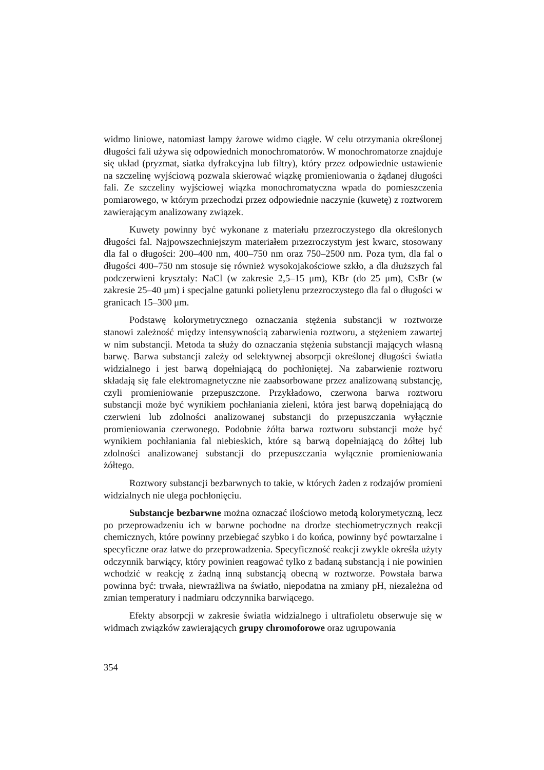widmo liniowe, natomiast lampy żarowe widmo ciągłe. W celu otrzymania określonej długości fali używa się odpowiednich monochromatorów. W monochromatorze znajduje się układ (pryzmat, siatka dyfrakcyjna lub filtry), który przez odpowiednie ustawienie na szczelinę wyjściową pozwala skierować wiązkę promieniowania o żądanej długości fali. Ze szczeliny wyjściowej wiązka monochromatyczna wpada do pomieszczenia pomiarowego, w którym przechodzi przez odpowiednie naczynie (kuwetę) z roztworem zawierającym analizowany związek.
Kuwety powinny być wykonane z materiału przezroczystego dla określonych długości fal. Najpowszechniejszym materiałem przezroczystym jest kwarc, stosowany dla fal o długości: 200–400 nm, 400–750 nm oraz 750–2500 nm. Poza tym, dla fal o długości 400–750 nm stosuje się również wysokojakościowe szkło, a dla dłuższych fal podczerwieni kryształy: NaCl (w zakresie 2,5–15 μm), KBr (do 25 μm), CsBr (w zakresie 25–40 μm) i specjalne gatunki polietylenu przezroczystego dla fal o długości w granicach 15–300 μm.
Podstawę kolorymetrycznego oznaczania stężenia substancji w roztworze stanowi zależność między intensywnością zabarwienia roztworu, a stężeniem zawartej w nim substancji. Metoda ta służy do oznaczania stężenia substancji mających własną barwę. Barwa substancji zależy od selektywnej absorpcji określonej długości światła widzialnego i jest barwą dopełniającą do pochłoniętej. Na zabarwienie roztworu składają się fale elektromagnetyczne nie zaabsorbowane przez analizowaną substancję, czyli promieniowanie przepuszczone. Przykładowo, czerwona barwa roztworu substancji może być wynikiem pochłaniania zieleni, która jest barwą dopełniającą do czerwieni lub zdolności analizowanej substancji do przepuszczania wyłącznie promieniowania czerwonego. Podobnie żółta barwa roztworu substancji może być wynikiem pochłaniania fal niebieskich, które są barwą dopełniającą do żółtej lub zdolności analizowanej substancji do przepuszczania wyłącznie promieniowania żółtego.
Roztwory substancji bezbarwnych to takie, w których żaden z rodzajów promieni widzialnych nie ulega pochłonięciu.
Substancje bezbarwne można oznaczać ilościowo metodą kolorymetyczną, lecz po przeprowadzeniu ich w barwne pochodne na drodze stechiometrycznych reakcji chemicznych, które powinny przebiegać szybko i do końca, powinny być powtarzalne i specyficzne oraz łatwe do przeprowadzenia. Specyficzność reakcji zwykle określa użyty odczynnik barwiący, który powinien reagować tylko z badaną substancją i nie powinien wchodzić w reakcję z żadną inną substancją obecną w roztworze. Powstała barwa powinna być: trwała, niewrażliwa na światło, niepodatna na zmiany pH, niezależna od zmian temperatury i nadmiaru odczynnika barwiącego.
Efekty absorpcji w zakresie światła widzialnego i ultrafioletu obserwuje się w widmach związków zawierających grupy chromoforowe oraz ugrupowania
354